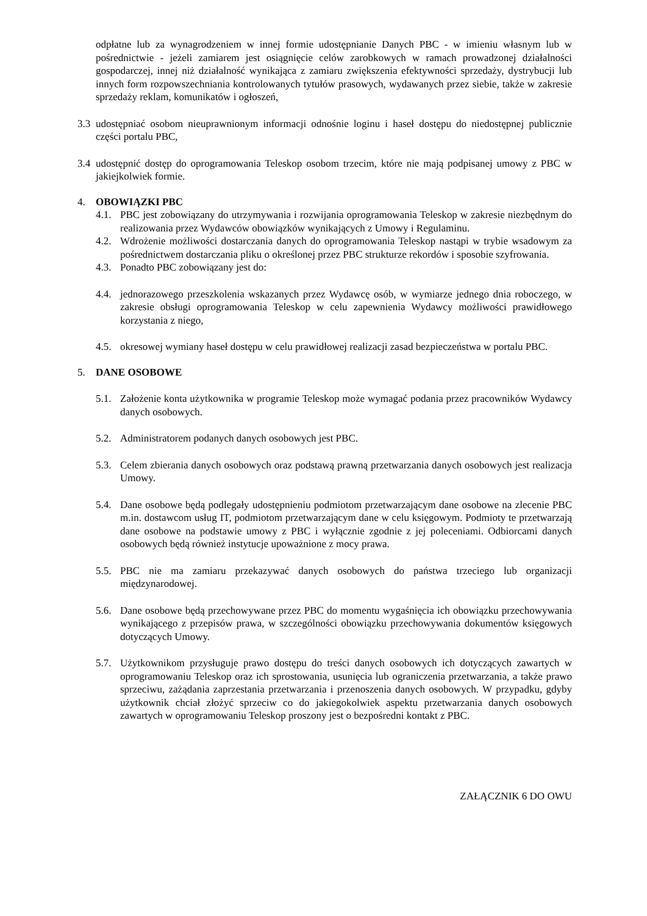odpłatne lub za wynagrodzeniem w innej formie udostępnianie Danych PBC - w imieniu własnym lub w pośrednictwie - jeżeli zamiarem jest osiągnięcie celów zarobkowych w ramach prowadzonej działalności gospodarczej, innej niż działalność wynikająca z zamiaru zwiększenia efektywności sprzedaży, dystrybucji lub innych form rozpowszechniania kontrolowanych tytułów prasowych, wydawanych przez siebie, także w zakresie sprzedaży reklam, komunikatów i ogłoszeń,
3.3
udostępniać osobom nieuprawnionym informacji odnośnie loginu i haseł dostępu do niedostępnej publicznie części portalu PBC,
3.4
udostępnić dostęp do oprogramowania Teleskop osobom trzecim, które nie mają podpisanej umowy z PBC w jakiejkolwiek formie.
4. OBOWIĄZKI PBC
4.1.
PBC jest zobowiązany do utrzymywania i rozwijania oprogramowania Teleskop w zakresie niezbędnym do realizowania przez Wydawców obowiązków wynikających z Umowy i Regulaminu.
4.2.
Wdrożenie możliwości dostarczania danych do oprogramowania Teleskop nastąpi w trybie wsadowym za pośrednictwem dostarczania pliku o określonej przez PBC strukturze rekordów i sposobie szyfrowania.
4.3.
Ponadto PBC zobowiązany jest do:
4.4.
jednorazowego przeszkolenia wskazanych przez Wydawcę osób, w wymiarze jednego dnia roboczego, w zakresie obsługi oprogramowania Teleskop w celu zapewnienia Wydawcy możliwości prawidłowego korzystania z niego,
4.5.
okresowej wymiany haseł dostępu w celu prawidłowej realizacji zasad bezpieczeństwa w portalu PBC.
5. DANE OSOBOWE
5.1.
Założenie konta użytkownika w programie Teleskop może wymagać podania przez pracowników Wydawcy danych osobowych.
5.2.
Administratorem podanych danych osobowych jest PBC.
5.3.
Celem zbierania danych osobowych oraz podstawą prawną przetwarzania danych osobowych jest realizacja Umowy.
5.4.
Dane osobowe będą podlegały udostępnieniu podmiotom przetwarzającym dane osobowe na zlecenie PBC m.in. dostawcom usług IT, podmiotom przetwarzającym dane w celu księgowym. Podmioty te przetwarzają dane osobowe na podstawie umowy z PBC i wyłącznie zgodnie z jej poleceniami. Odbiorcami danych osobowych będą również instytucje upoważnione z mocy prawa.
5.5.
PBC nie ma zamiaru przekazywać danych osobowych do państwa trzeciego lub organizacji międzynarodowej.
5.6.
Dane osobowe będą przechowywane przez PBC do momentu wygaśnięcia ich obowiązku przechowywania wynikającego z przepisów prawa, w szczególności obowiązku przechowywania dokumentów księgowych dotyczących Umowy.
5.7.
Użytkownikom przysługuje prawo dostępu do treści danych osobowych ich dotyczących zawartych w oprogramowaniu Teleskop oraz ich sprostowania, usunięcia lub ograniczenia przetwarzania, a także prawo sprzeciwu, zażądania zaprzestania przetwarzania i przenoszenia danych osobowych. W przypadku, gdyby użytkownik chciał złożyć sprzeciw co do jakiegokolwiek aspektu przetwarzania danych osobowych zawartych w oprogramowaniu Teleskop proszony jest o bezpośredni kontakt z PBC.
ZAŁĄCZNIK 6 DO OWU